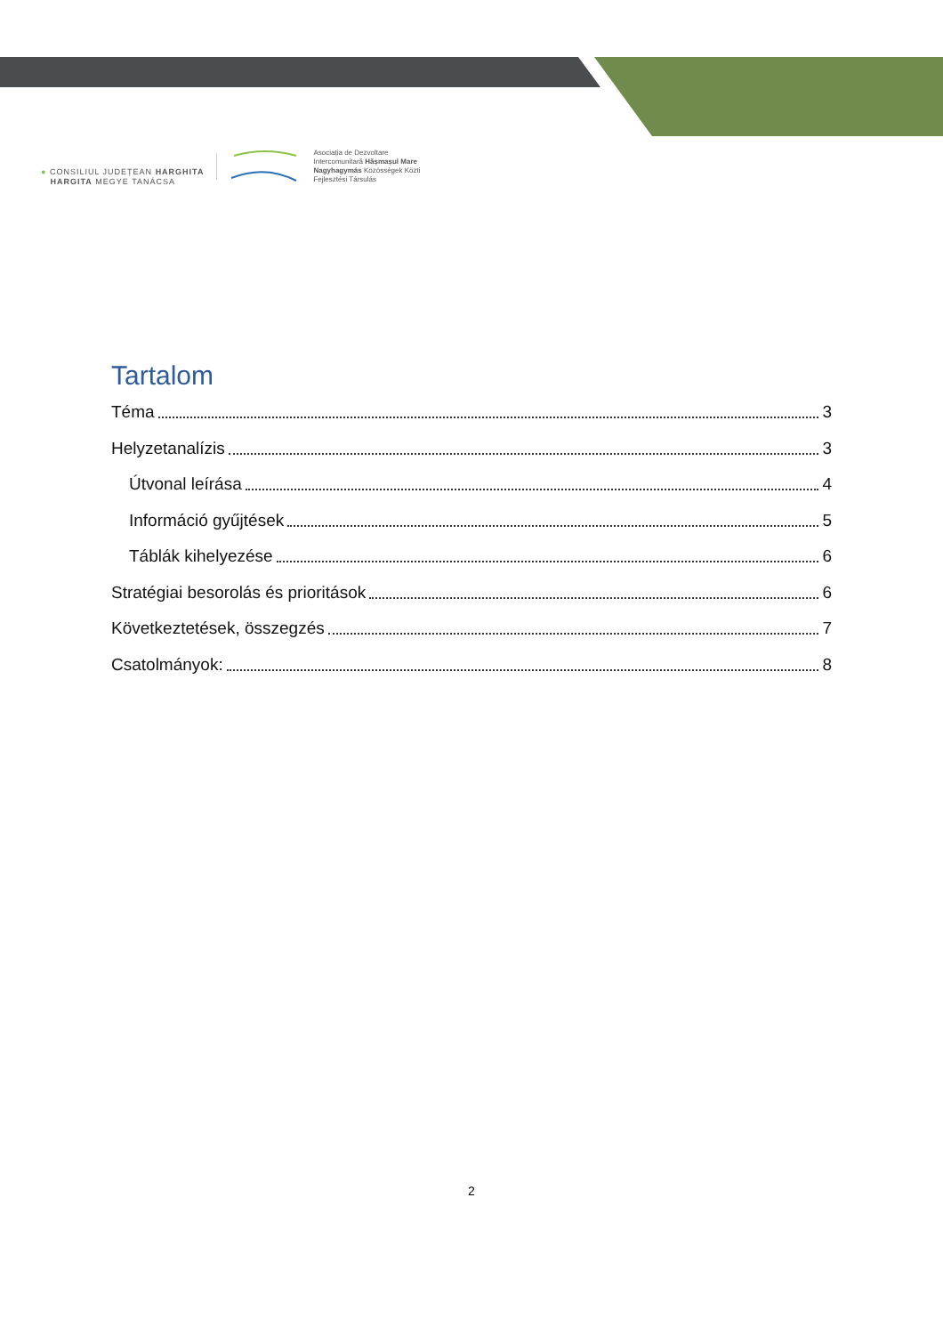● CONSILIUL JUDEȚEAN HARGHITA
HARGITA MEGYE TANÁCSA
Asociația de Dezvoltare
Intercomunitară Hășmașul Mare
Nagyhagymás Közösségek Közti
Fejlesztési Társulás
Tartalom
Téma 3
Helyzetanalízis 3
Útvonal leírása 4
Információ gyűjtések 5
Táblák kihelyezése 6
Stratégiai besorolás és prioritások 6
Következtetések, összegzés 7
Csatolmányok: 8
2